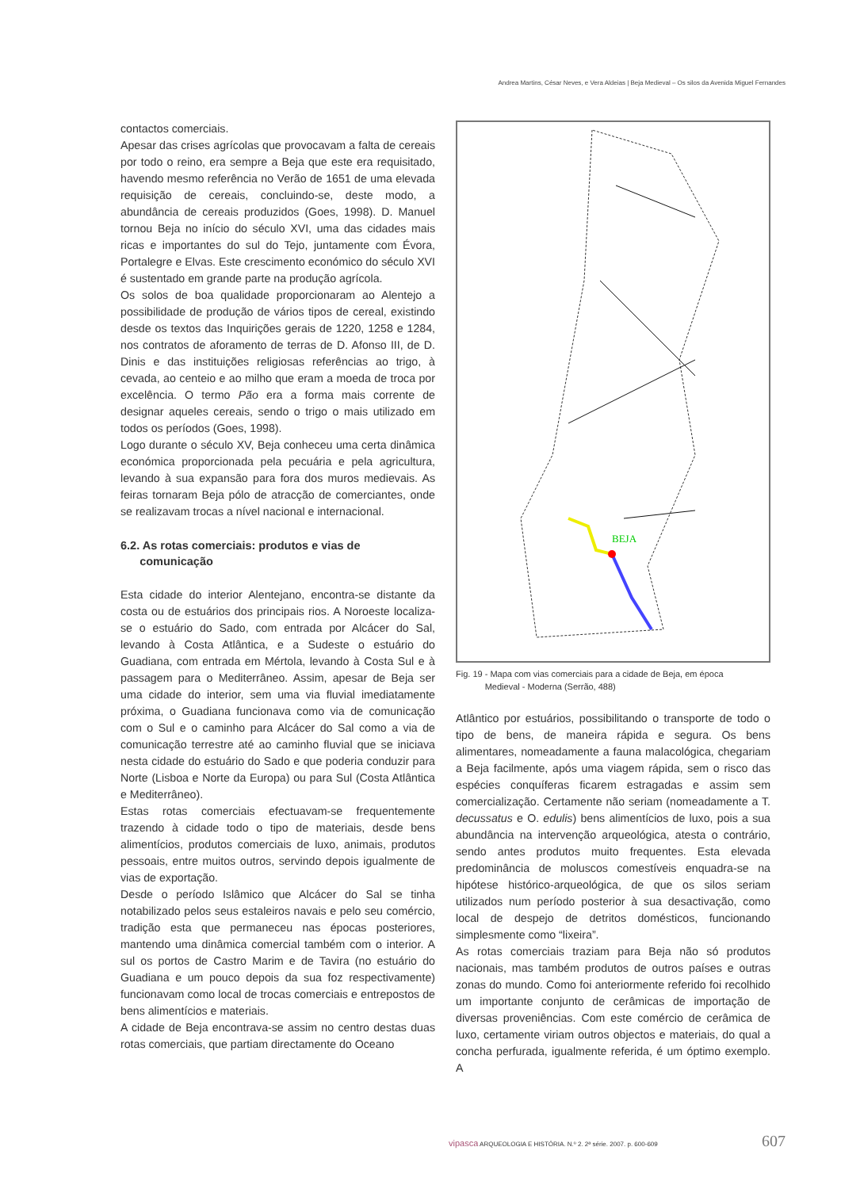Andrea Martins, César Neves, e Vera Aldeias | Beja Medieval – Os silos da Avenida Miguel Fernandes
contactos comerciais.
Apesar das crises agrícolas que provocavam a falta de cereais por todo o reino, era sempre a Beja que este era requisitado, havendo mesmo referência no Verão de 1651 de uma elevada requisição de cereais, concluindo-se, deste modo, a abundância de cereais produzidos (Goes, 1998). D. Manuel tornou Beja no início do século XVI, uma das cidades mais ricas e importantes do sul do Tejo, juntamente com Évora, Portalegre e Elvas. Este crescimento económico do século XVI é sustentado em grande parte na produção agrícola.
Os solos de boa qualidade proporcionaram ao Alentejo a possibilidade de produção de vários tipos de cereal, existindo desde os textos das Inquirições gerais de 1220, 1258 e 1284, nos contratos de aforamento de terras de D. Afonso III, de D. Dinis e das instituições religiosas referências ao trigo, à cevada, ao centeio e ao milho que eram a moeda de troca por excelência. O termo Pão era a forma mais corrente de designar aqueles cereais, sendo o trigo o mais utilizado em todos os períodos (Goes, 1998).
Logo durante o século XV, Beja conheceu uma certa dinâmica económica proporcionada pela pecuária e pela agricultura, levando à sua expansão para fora dos muros medievais. As feiras tornaram Beja pólo de atracção de comerciantes, onde se realizavam trocas a nível nacional e internacional.
6.2. As rotas comerciais: produtos e vias de
comunicação
Esta cidade do interior Alentejano, encontra-se distante da costa ou de estuários dos principais rios. A Noroeste localiza-se o estuário do Sado, com entrada por Alcácer do Sal, levando à Costa Atlântica, e a Sudeste o estuário do Guadiana, com entrada em Mértola, levando à Costa Sul e à passagem para o Mediterrâneo. Assim, apesar de Beja ser uma cidade do interior, sem uma via fluvial imediatamente próxima, o Guadiana funcionava como via de comunicação com o Sul e o caminho para Alcácer do Sal como a via de comunicação terrestre até ao caminho fluvial que se iniciava nesta cidade do estuário do Sado e que poderia conduzir para Norte (Lisboa e Norte da Europa) ou para Sul (Costa Atlântica e Mediterrâneo).
Estas rotas comerciais efectuavam-se frequentemente trazendo à cidade todo o tipo de materiais, desde bens alimentícios, produtos comerciais de luxo, animais, produtos pessoais, entre muitos outros, servindo depois igualmente de vias de exportação.
Desde o período Islâmico que Alcácer do Sal se tinha notabilizado pelos seus estaleiros navais e pelo seu comércio, tradição esta que permaneceu nas épocas posteriores, mantendo uma dinâmica comercial também com o interior. A sul os portos de Castro Marim e de Tavira (no estuário do Guadiana e um pouco depois da sua foz respectivamente) funcionavam como local de trocas comerciais e entrepostos de bens alimentícios e materiais.
A cidade de Beja encontrava-se assim no centro destas duas rotas comerciais, que partiam directamente do Oceano
BEJA
Fig. 19 - Mapa com vias comerciais para a cidade de Beja, em época
Medieval - Moderna (Serrão, 488)
Atlântico por estuários, possibilitando o transporte de todo o tipo de bens, de maneira rápida e segura. Os bens alimentares, nomeadamente a fauna malacológica, chegariam a Beja facilmente, após uma viagem rápida, sem o risco das espécies conquíferas ficarem estragadas e assim sem comercialização. Certamente não seriam (nomeadamente a T. decussatus e O. edulis) bens alimentícios de luxo, pois a sua abundância na intervenção arqueológica, atesta o contrário, sendo antes produtos muito frequentes. Esta elevada predominância de moluscos comestíveis enquadra-se na hipótese histórico-arqueológica, de que os silos seriam utilizados num período posterior à sua desactivação, como local de despejo de detritos domésticos, funcionando simplesmente como “lixeira”.
As rotas comerciais traziam para Beja não só produtos nacionais, mas também produtos de outros países e outras zonas do mundo. Como foi anteriormente referido foi recolhido um importante conjunto de cerâmicas de importação de diversas proveniências. Com este comércio de cerâmica de luxo, certamente viriam outros objectos e materiais, do qual a concha perfurada, igualmente referida, é um óptimo exemplo. A
vipasca ARQUEOLOGIA E HISTÓRIA. N.º 2. 2ª série. 2007. p. 600-609 607